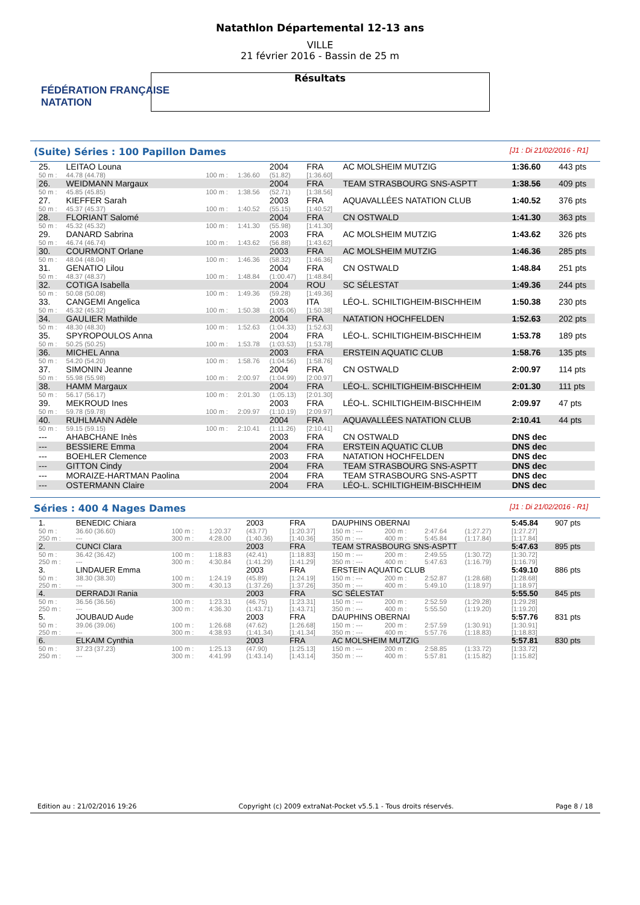FÉDÉRATION FRANÇAISE
NATATION
Natathlon Départemental 12-13 ans
VILLE
21 février 2016 - Bassin de 25 m
Résultats
(Suite) Séries : 100 Papillon Dames [J1 : Di 21/02/2016 - R1]
| 25. | LEITAO Louna | | | 2004 | FRA | AC MOLSHEIM MUTZIG | 1:36.60 | 443 pts |
| 50 m : | 44.78 (44.78) | 100 m : | 1:36.60 | (51.82) | [1:36.60] | | | |
| 26. | WEIDMANN Margaux | | | 2004 | FRA | TEAM STRASBOURG SNS-ASPTT | 1:38.56 | 409 pts |
| 50 m : | 45.85 (45.85) | 100 m : | 1:38.56 | (52.71) | [1:38.56] | | | |
| 27. | KIEFFER Sarah | | | 2003 | FRA | AQUAVALLÉES NATATION CLUB | 1:40.52 | 376 pts |
| 50 m : | 45.37 (45.37) | 100 m : | 1:40.52 | (55.15) | [1:40.52] | | | |
| 28. | FLORIANT Salomé | | | 2004 | FRA | CN OSTWALD | 1:41.30 | 363 pts |
| 50 m : | 45.32 (45.32) | 100 m : | 1:41.30 | (55.98) | [1:41.30] | | | |
| 29. | DANARD Sabrina | | | 2003 | FRA | AC MOLSHEIM MUTZIG | 1:43.62 | 326 pts |
| 50 m : | 46.74 (46.74) | 100 m : | 1:43.62 | (56.88) | [1:43.62] | | | |
| 30. | COURMONT Orlane | | | 2003 | FRA | AC MOLSHEIM MUTZIG | 1:46.36 | 285 pts |
| 50 m : | 48.04 (48.04) | 100 m : | 1:46.36 | (58.32) | [1:46.36] | | | |
| 31. | GENATIO Lilou | | | 2004 | FRA | CN OSTWALD | 1:48.84 | 251 pts |
| 50 m : | 48.37 (48.37) | 100 m : | 1:48.84 | (1:00.47) | [1:48.84] | | | |
| 32. | COTIGA Isabella | | | 2004 | ROU | SC SÉLESTAT | 1:49.36 | 244 pts |
| 50 m : | 50.08 (50.08) | 100 m : | 1:49.36 | (59.28) | [1:49.36] | | | |
| 33. | CANGEMI Angelica | | | 2003 | ITA | LÉO-L. SCHILTIGHEIM-BISCHHEIM | 1:50.38 | 230 pts |
| 50 m : | 45.32 (45.32) | 100 m : | 1:50.38 | (1:05.06) | [1:50.38] | | | |
| 34. | GAULIER Mathilde | | | 2004 | FRA | NATATION HOCHFELDEN | 1:52.63 | 202 pts |
| 50 m : | 48.30 (48.30) | 100 m : | 1:52.63 | (1:04.33) | [1:52.63] | | | |
| 35. | SPYROPOULOS Anna | | | 2004 | FRA | LÉO-L. SCHILTIGHEIM-BISCHHEIM | 1:53.78 | 189 pts |
| 50 m : | 50.25 (50.25) | 100 m : | 1:53.78 | (1:03.53) | [1:53.78] | | | |
| 36. | MICHEL Anna | | | 2003 | FRA | ERSTEIN AQUATIC CLUB | 1:58.76 | 135 pts |
| 50 m : | 54.20 (54.20) | 100 m : | 1:58.76 | (1:04.56) | [1:58.76] | | | |
| 37. | SIMONIN Jeanne | | | 2004 | FRA | CN OSTWALD | 2:00.97 | 114 pts |
| 50 m : | 55.98 (55.98) | 100 m : | 2:00.97 | (1:04.99) | [2:00.97] | | | |
| 38. | HAMM Margaux | | | 2004 | FRA | LÉO-L. SCHILTIGHEIM-BISCHHEIM | 2:01.30 | 111 pts |
| 50 m : | 56.17 (56.17) | 100 m : | 2:01.30 | (1:05.13) | [2:01.30] | | | |
| 39. | MEKROUD Ines | | | 2003 | FRA | LÉO-L. SCHILTIGHEIM-BISCHHEIM | 2:09.97 | 47 pts |
| 50 m : | 59.78 (59.78) | 100 m : | 2:09.97 | (1:10.19) | [2:09.97] | | | |
| 40. | RUHLMANN Adèle | | | 2004 | FRA | AQUAVALLÉES NATATION CLUB | 2:10.41 | 44 pts |
| 50 m : | 59.15 (59.15) | 100 m : | 2:10.41 | (1:11.26) | [2:10.41] | | | |
| --- | AHABCHANE Inès | | | 2003 | FRA | CN OSTWALD | DNS dec | |
| --- | BESSIERE Emma | | | 2004 | FRA | ERSTEIN AQUATIC CLUB | DNS dec | |
| --- | BOEHLER Clemence | | | 2003 | FRA | NATATION HOCHFELDEN | DNS dec | |
| --- | GITTON Cindy | | | 2004 | FRA | TEAM STRASBOURG SNS-ASPTT | DNS dec | |
| --- | MORAIZE-HARTMAN Paolina | | | 2004 | FRA | TEAM STRASBOURG SNS-ASPTT | DNS dec | |
| --- | OSTERMANN Claire | | | 2004 | FRA | LÉO-L. SCHILTIGHEIM-BISCHHEIM | DNS dec | |
Séries : 400 4 Nages Dames [J1 : Di 21/02/2016 - R1]
| 1. | BENEDIC Chiara | | | 2003 | FRA | DAUPHINS OBERNAI | | | | 5:45.84 | 907 pts |
| 50 m : | 36.60 (36.60) | 100 m : | 1:20.37 | (43.77) | [1:20.37] | 150 m : --- | 200 m : | 2:47.64 | (1:27.27) | [1:27.27] | |
| 250 m : | --- | 300 m : | 4:28.00 | (1:40.36) | [1:40.36] | 350 m : --- | 400 m : | 5:45.84 | (1:17.84) | [1:17.84] | |
| 2. | CUNCI Clara | | | 2003 | FRA | TEAM STRASBOURG SNS-ASPTT | | | | 5:47.63 | 895 pts |
| 50 m : | 36.42 (36.42) | 100 m : | 1:18.83 | (42.41) | [1:18.83] | 150 m : --- | 200 m : | 2:49.55 | (1:30.72) | [1:30.72] | |
| 250 m : | --- | 300 m : | 4:30.84 | (1:41.29) | [1:41.29] | 350 m : --- | 400 m : | 5:47.63 | (1:16.79) | [1:16.79] | |
| 3. | LINDAUER Emma | | | 2003 | FRA | ERSTEIN AQUATIC CLUB | | | | 5:49.10 | 886 pts |
| 50 m : | 38.30 (38.30) | 100 m : | 1:24.19 | (45.89) | [1:24.19] | 150 m : --- | 200 m : | 2:52.87 | (1:28.68) | [1:28.68] | |
| 250 m : | --- | 300 m : | 4:30.13 | (1:37.26) | [1:37.26] | 350 m : --- | 400 m : | 5:49.10 | (1:18.97) | [1:18.97] | |
| 4. | DERRADJI Rania | | | 2003 | FRA | SC SÉLESTAT | | | | 5:55.50 | 845 pts |
| 50 m : | 36.56 (36.56) | 100 m : | 1:23.31 | (46.75) | [1:23.31] | 150 m : --- | 200 m : | 2:52.59 | (1:29.28) | [1:29.28] | |
| 250 m : | --- | 300 m : | 4:36.30 | (1:43.71) | [1:43.71] | 350 m : --- | 400 m : | 5:55.50 | (1:19.20) | [1:19.20] | |
| 5. | JOUBAUD Aude | | | 2003 | FRA | DAUPHINS OBERNAI | | | | 5:57.76 | 831 pts |
| 50 m : | 39.06 (39.06) | 100 m : | 1:26.68 | (47.62) | [1:26.68] | 150 m : --- | 200 m : | 2:57.59 | (1:30.91) | [1:30.91] | |
| 250 m : | --- | 300 m : | 4:38.93 | (1:41.34) | [1:41.34] | 350 m : --- | 400 m : | 5:57.76 | (1:18.83) | [1:18.83] | |
| 6. | ELKAIM Cynthia | | | 2003 | FRA | AC MOLSHEIM MUTZIG | | | | 5:57.81 | 830 pts |
| 50 m : | 37.23 (37.23) | 100 m : | 1:25.13 | (47.90) | [1:25.13] | 150 m : --- | 200 m : | 2:58.85 | (1:33.72) | [1:33.72] | |
| 250 m : | --- | 300 m : | 4:41.99 | (1:43.14) | [1:43.14] | 350 m : --- | 400 m : | 5:57.81 | (1:15.82) | [1:15.82] | |
Edition au : 21/02/2016 19:26 Copyright (c) 2009 extraNat-Pocket v5.5.1 - Tous droits réservés. Page 8 / 18